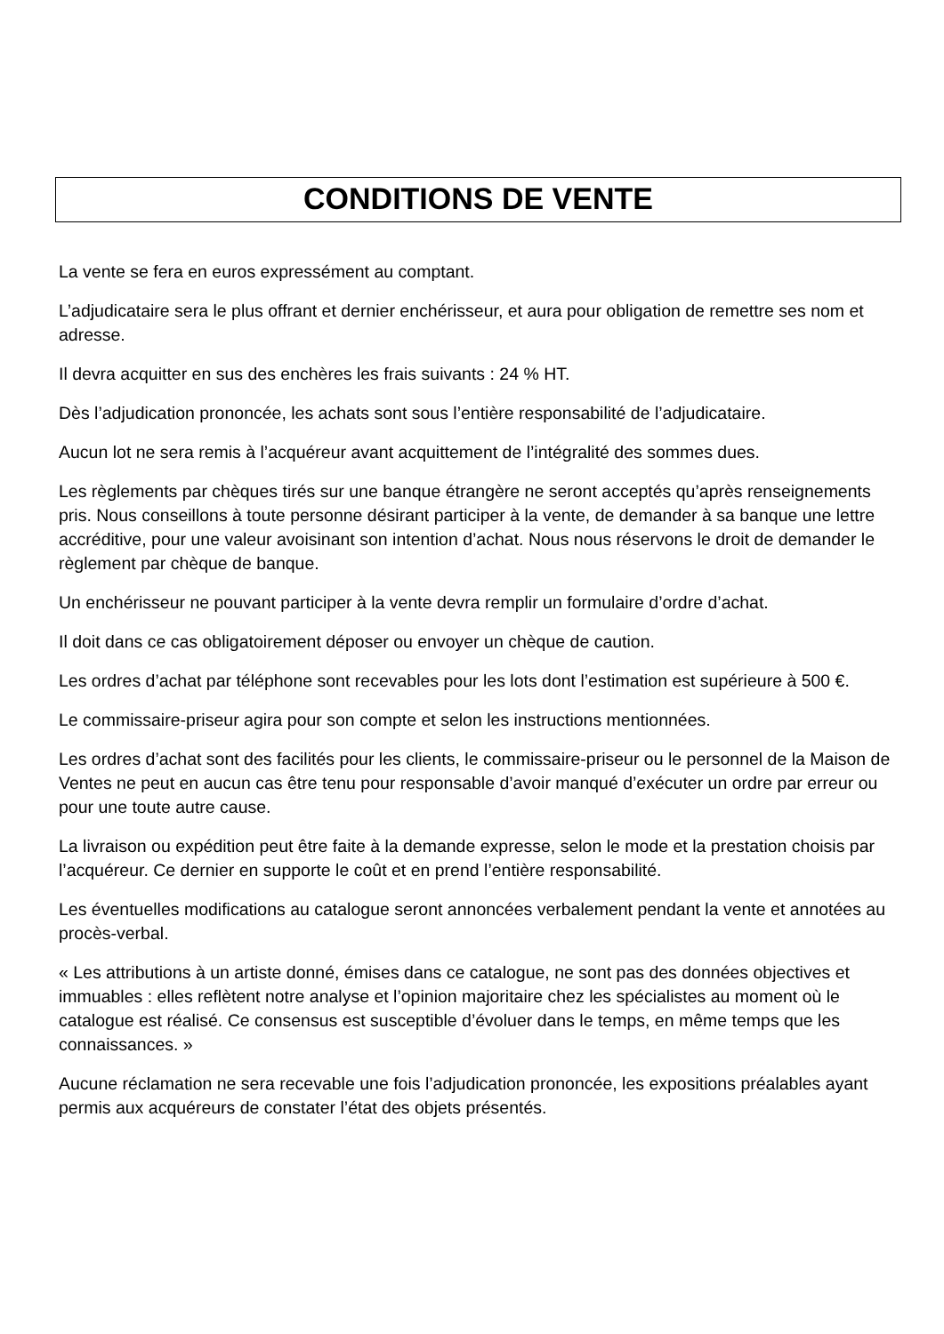CONDITIONS DE VENTE
La vente se fera en euros expressément au comptant.
L’adjudicataire sera le plus offrant et dernier enchérisseur, et aura pour obligation de remettre ses nom et adresse.
Il devra acquitter en sus des enchères les frais suivants : 24 % HT.
Dès l’adjudication prononcée, les achats sont sous l’entière responsabilité de l’adjudicataire.
Aucun lot ne sera remis à l’acquéreur avant acquittement de l’intégralité des sommes dues.
Les règlements par chèques tirés sur une banque étrangère ne seront acceptés qu’après renseignements pris. Nous conseillons à toute personne désirant participer à la vente, de demander à sa banque une lettre accréditive, pour une valeur avoisinant son intention d’achat. Nous nous réservons le droit de demander le règlement par chèque de banque.
Un enchérisseur ne pouvant participer à la vente devra remplir un formulaire d’ordre d’achat.
Il doit dans ce cas obligatoirement déposer ou envoyer un chèque de caution.
Les ordres d’achat par téléphone sont recevables pour les lots dont l’estimation est supérieure à 500 €.
Le commissaire-priseur agira pour son compte et selon les instructions mentionnées.
Les ordres d’achat sont des facilités pour les clients, le commissaire-priseur ou le personnel de la Maison de Ventes ne peut en aucun cas être tenu pour responsable d’avoir manqué d’exécuter un ordre par erreur ou pour une toute autre cause.
La livraison ou expédition peut être faite à la demande expresse, selon le mode et la prestation choisis par l’acquéreur. Ce dernier en supporte le coût et en prend l’entière responsabilité.
Les éventuelles modifications au catalogue seront annoncées verbalement pendant la vente et annotées au procès-verbal.
« Les attributions à un artiste donné, émises dans ce catalogue, ne sont pas des données objectives et immuables : elles reflètent notre analyse et l’opinion majoritaire chez les spécialistes au moment où le catalogue est réalisé. Ce consensus est susceptible d’évoluer dans le temps, en même temps que les connaissances. »
Aucune réclamation ne sera recevable une fois l’adjudication prononcée, les expositions préalables ayant permis aux acquéreurs de constater l’état des objets présentés.